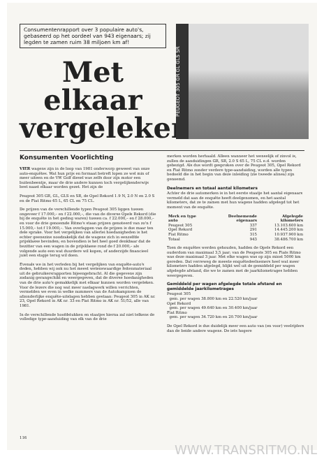Consumentenrapport over 3 populaire auto's, gebaseerd op het oordeel van 943 eigenaars; zij legden te zamen ruim 38 miljoen km af!
Met elkaar vergeleken
PEUGEOT 305 GR GL GLS SR
Konsumenten Voorlichting
VIER wagens zijn in de loop van 1981 onderworp geweest van onze auto-enquêtes. Wat hun prijs en formaat betreft lopen ze wel min of meer uiteen en de VW Golf diesel was zelfs door zijn motor een buitenbeentje, maar de drie andere kunnen toch vergelijkenderwijs best naast elkaar worden gezet. Het zijn de
Peugeot 305 GR, GL, GLS en SR, de Opel Rekord 1.9 N, 2.0 N en 2.0 S en de Fiat Ritmo 65 L, 65 CL en 75 CL.
De prijzen van de verschillende typen Peugeot 305 liggen tussen ongeveer f 17.000,– en f 22.000,–, die van de diverse Opels Rekord (die bij de enquête in het geding waren) tussen ca. f 22.000,– en f 28.000,– en voor de drie genoemde Ritmo's staan prijzen genoteerd van zo'n f 15.000,– tot f 19.000,–. Van overlappen van de prijzen is dus maar ten dele sprake. Voor het vergelijken van allerlei hoedanigheden is het echter geenszins noodzakelijk dat de wagens zich in eenzelfde prijsklasse bevinden; en bovendien is het heel goed denkbaar dat de bezitter van een wagen in de prijsklasse rond de f 20.000,– als volgende auto een wat duurdere wil kopen, of anderzijds financieel juist een stapje terug wil doen.
Evenals we in het verleden bij het vergelijken van enquête-auto's deden, hebben wij ook nu het meest wetenswaardige feitenmateriaal uit de gebruikersrapporten bijeengebracht. Al die gegevens zijn zodanig gerangschikt en weergegeven, dat de diverse hoedanigheden van de drie auto's gemakkelijk met elkaar kunnen worden vergeleken. Voor de lezers die nog wat meer naslagwerk willen verrichten, vermelden we even in welke nummers van de Autokampioen de afzonderlijke enquête-uitslagen hebben gestaan: Peugeot 305 in AK nr. 23, Opel Rekord in AK nr. 33 en Fiat Ritmo in AK nr. 51/52, alle van 1981.
In de verschillende hoofdstukken en staatjes hierna zal niet telkens de volledige type-aanduiding van elk van de drie
merken worden herhaald. Alleen wanneer het wenselijk of zinvol is, zullen de aanduidingen GR, SR, 2.0 S 65 L, 75 CL e.d. worden gebezigd. Als dus wordt gesproken over de Peugeot 305, Opel Rekord en Fiat Ritmo zonder verdere type-aanduiding, worden alle typen bedoeld die in het begin van deze inleiding (zie tweede alinea) zijn genoemd.
Deelnemers en totaal aantal kilometers
Achter de drie automerken is in het eerste staatje het aantal eigenaars vermeld dat aan de enquête heeft deelgenomen, en het aantal kilometers, dat ze te zamen met hun wagens hadden afgelegd tot het moment van de enquête.
| Merk en type auto | Deelnemende eigenaars | Afgelegde kilometers |
| --- | --- | --- |
| Peugeot 305 | 337 | 13.103.600 km |
| Opel Rekord | 291 | 14.445.200 km |
| Fiat Ritmo | 315 | 10.937.900 km |
| Totaal | 943 | 38.486.700 km |
Toen de enquêtes werden gehouden, hadden de Opels Rekord een ouderdom van maximaal 3,5 jaar; van de Peugeots 305 en Fiats Ritmo was deze maximaal 3 jaar. Met elke wagen was op zijn minst 5000 km gereden. Dat verreweg de meeste enquêtedeelnemers heel wat meer kilometers hadden afgelegd, blijkt wel uit de gemiddeld per wagen afgelegde afstand, die we te zamen met de jaarkilometrages hebben weergegeven.
Gemiddeld per wagen afgelegde totale afstand en gemiddelde jaarkilometrages
Peugeot 305
gem. per wagen 38.800 km en 22.520 km/jaar
Opel Rekord
gem. per wagen 49.640 km en 30.400 km/jaar
Fiat Ritmo
gem. per wagen 34.720 km en 20.700 km/jaar
De Opel Rekord is dus duidelijk meer een auto van (en voor) veelrijders dan de beide andere wagens. De iets hogere
116 WWW.TRANSRITMO.NL